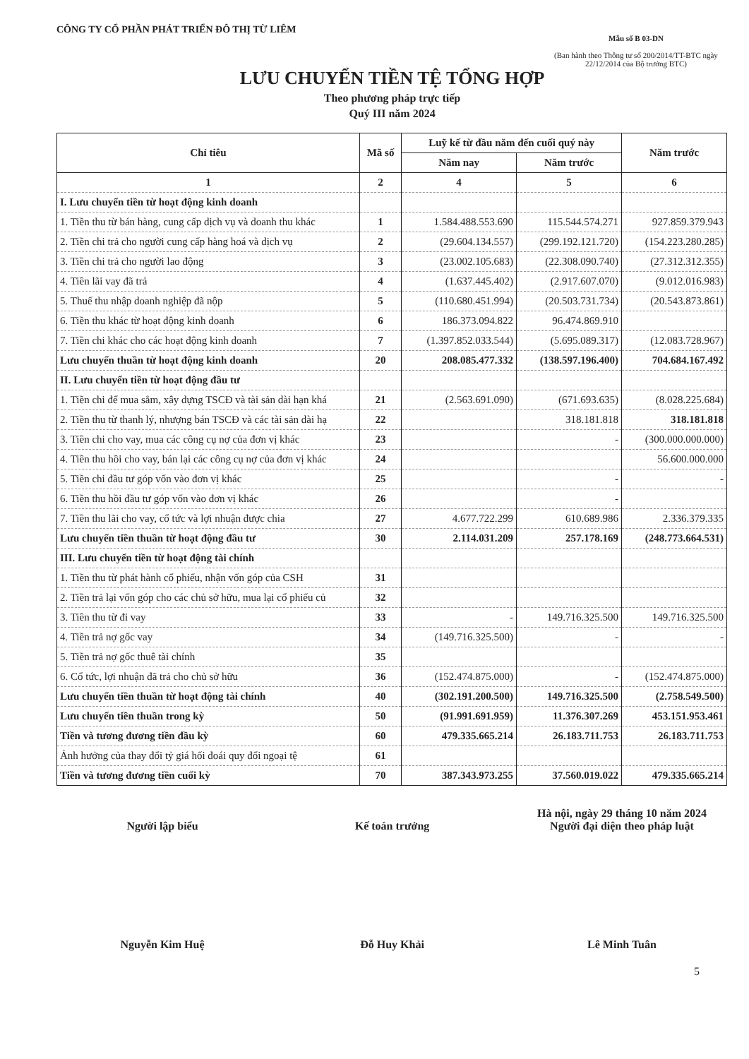CÔNG TY CỔ PHẦN PHÁT TRIỂN ĐÔ THỊ TỪ LIÊM
Mẫu số B 03-DN
(Ban hành theo Thông tư số 200/2014/TT-BTC ngày 22/12/2014 của Bộ trưởng BTC)
LƯU CHUYỂN TIỀN TỆ TỔNG HỢP
Theo phương pháp trực tiếp
Quý III năm 2024
| Chỉ tiêu | Mã số | Luỹ kế từ đầu năm đến cuối quý này | | Năm trước |
| --- | --- | --- | --- | --- |
| | | Năm nay | Năm trước | |
| 1 | 2 | 4 | 5 | 6 |
| I. Lưu chuyển tiền từ hoạt động kinh doanh | | | | |
| 1. Tiền thu từ bán hàng, cung cấp dịch vụ và doanh thu khác | 1 | 1.584.488.553.690 | 115.544.574.271 | 927.859.379.943 |
| 2. Tiền chi trả cho người cung cấp hàng hoá và dịch vụ | 2 | (29.604.134.557) | (299.192.121.720) | (154.223.280.285) |
| 3. Tiền chi trả cho người lao động | 3 | (23.002.105.683) | (22.308.090.740) | (27.312.312.355) |
| 4. Tiền lãi vay đã trả | 4 | (1.637.445.402) | (2.917.607.070) | (9.012.016.983) |
| 5. Thuế thu nhập doanh nghiệp đã nộp | 5 | (110.680.451.994) | (20.503.731.734) | (20.543.873.861) |
| 6. Tiền thu khác từ hoạt động kinh doanh | 6 | 186.373.094.822 | 96.474.869.910 | |
| 7. Tiền chi khác cho các hoạt động kinh doanh | 7 | (1.397.852.033.544) | (5.695.089.317) | (12.083.728.967) |
| Lưu chuyển thuần từ hoạt động kinh doanh | 20 | 208.085.477.332 | (138.597.196.400) | 704.684.167.492 |
| II. Lưu chuyển tiền từ hoạt động đầu tư | | | | |
| 1. Tiền chi để mua sắm, xây dựng TSCĐ và tài sản dài hạn khá | 21 | (2.563.691.090) | (671.693.635) | (8.028.225.684) |
| 2. Tiền thu từ thanh lý, nhượng bán TSCĐ và các tài sản dài hạ | 22 | | 318.181.818 | 318.181.818 |
| 3. Tiền chi cho vay, mua các công cụ nợ của đơn vị khác | 23 | | - | (300.000.000.000) |
| 4. Tiền thu hồi cho vay, bán lại các công cụ nợ của đơn vị khác | 24 | | | 56.600.000.000 |
| 5. Tiền chi đầu tư góp vốn vào đơn vị khác | 25 | | - | - |
| 6. Tiền thu hồi đầu tư góp vốn vào đơn vị khác | 26 | | - | |
| 7. Tiền thu lãi cho vay, cổ tức và lợi nhuận được chia | 27 | 4.677.722.299 | 610.689.986 | 2.336.379.335 |
| Lưu chuyển tiền thuần từ hoạt động đầu tư | 30 | 2.114.031.209 | 257.178.169 | (248.773.664.531) |
| III. Lưu chuyển tiền từ hoạt động tài chính | | | | |
| 1. Tiền thu từ phát hành cổ phiếu, nhận vốn góp của CSH | 31 | | | |
| 2. Tiền trả lại vốn góp cho các chủ sở hữu, mua lại cổ phiếu củ | 32 | | | |
| 3. Tiền thu từ đi vay | 33 | - | 149.716.325.500 | 149.716.325.500 |
| 4. Tiền trả nợ gốc vay | 34 | (149.716.325.500) | - | - |
| 5. Tiền trả nợ gốc thuê tài chính | 35 | | | |
| 6. Cổ tức, lợi nhuận đã trả cho chủ sở hữu | 36 | (152.474.875.000) | - | (152.474.875.000) |
| Lưu chuyển tiền thuần từ hoạt động tài chính | 40 | (302.191.200.500) | 149.716.325.500 | (2.758.549.500) |
| Lưu chuyển tiền thuần trong kỳ | 50 | (91.991.691.959) | 11.376.307.269 | 453.151.953.461 |
| Tiền và tương đương tiền đầu kỳ | 60 | 479.335.665.214 | 26.183.711.753 | 26.183.711.753 |
| Ảnh hưởng của thay đổi tỷ giá hối đoái quy đổi ngoại tệ | 61 | | | |
| Tiền và tương đương tiền cuối kỳ | 70 | 387.343.973.255 | 37.560.019.022 | 479.335.665.214 |
Người lập biểu
Nguyễn Kim Huệ
Kế toán trưởng
Đỗ Huy Khải
Hà nội, ngày 29 tháng 10 năm 2024
Người đại diện theo pháp luật
Lê Minh Tuân
5